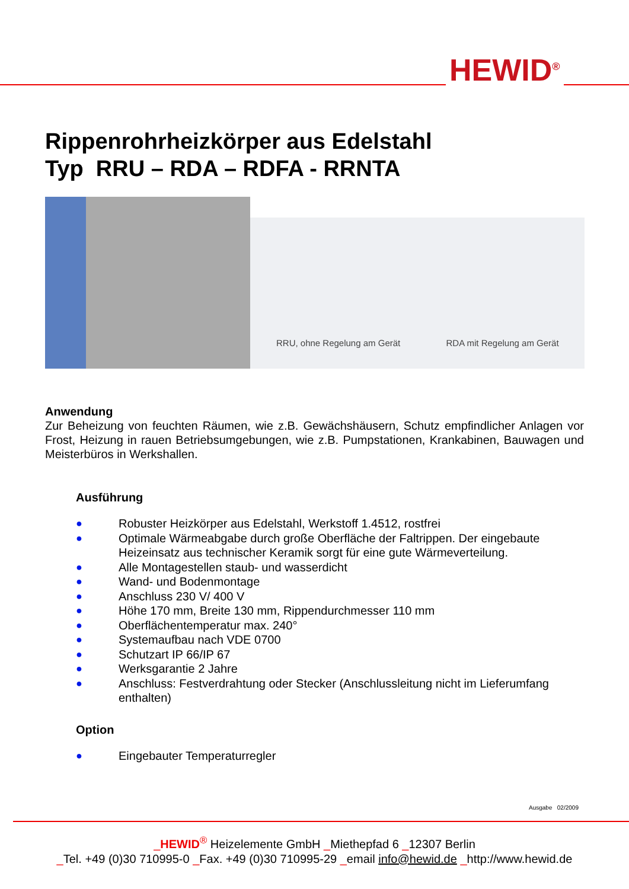HEWID<sup>®</sup>
Rippenrohrheizkörper aus Edelstahl
Typ RRU – RDA – RDFA - RRNTA
RRU, ohne Regelung am Gerät
RDA mit Regelung am Gerät
Anwendung
Zur Beheizung von feuchten Räumen, wie z.B. Gewächshäusern, Schutz empfindlicher Anlagen vor Frost, Heizung in rauen Betriebsumgebungen, wie z.B. Pumpstationen, Krankabinen, Bauwagen und Meisterbüros in Werkshallen.
Ausführung
● Robuster Heizkörper aus Edelstahl, Werkstoff 1.4512, rostfrei
● Optimale Wärmeabgabe durch große Oberfläche der Faltrippen. Der eingebaute Heizeinsatz aus technischer Keramik sorgt für eine gute Wärmeverteilung.
● Alle Montagestellen staub- und wasserdicht
● Wand- und Bodenmontage
● Anschluss 230 V/ 400 V
● Höhe 170 mm, Breite 130 mm, Rippendurchmesser 110 mm
● Oberflächentemperatur max. 240°
● Systemaufbau nach VDE 0700
● Schutzart IP 66/IP 67
● Werksgarantie 2 Jahre
● Anschluss: Festverdrahtung oder Stecker (Anschlussleitung nicht im Lieferumfang enthalten)
Option
● Eingebauter Temperaturregler
Ausgabe 02/2009
_HEWID<sup>®</sup> Heizelemente GmbH _Miethepfad 6 _12307 Berlin
_Tel. +49 (0)30 710995-0 _Fax. +49 (0)30 710995-29 _email info@hewid.de _http://www.hewid.de